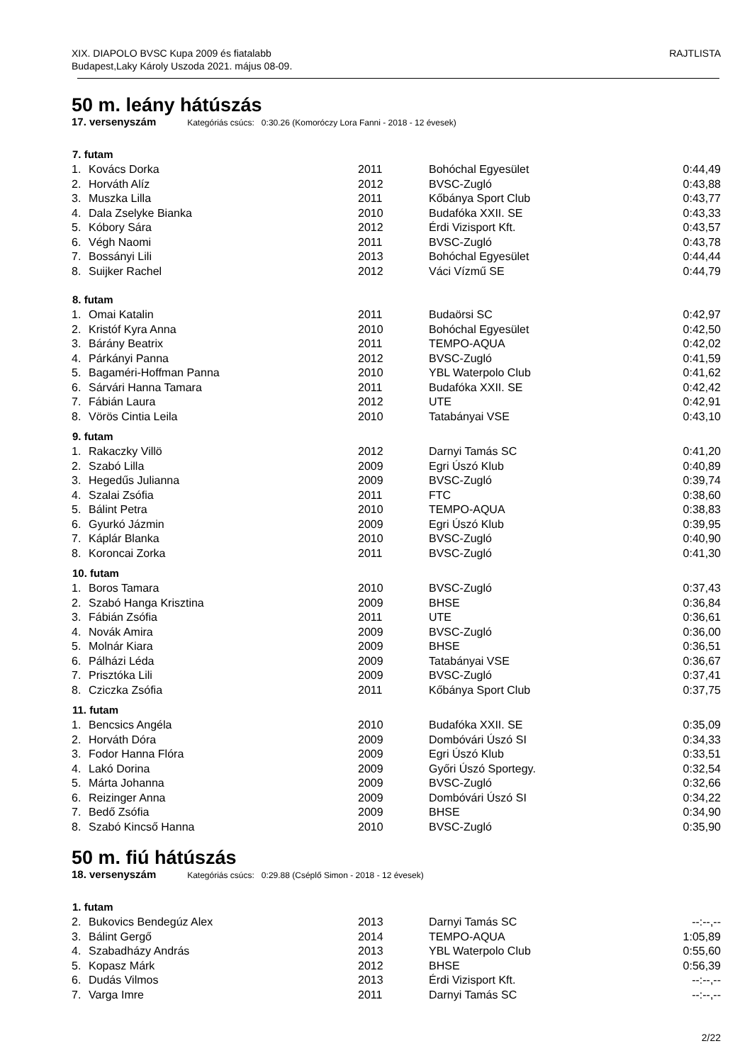XIX. DIAPOLO BVSC Kupa 2009 és fiatalabb
Budapest,Laky Károly Uszoda 2021. május 08-09.
RAJTLISTA
50 m. leány hátúszás
17. versenyszám Kategóriás csúcs: 0:30.26 (Komoróczy Lora Fanni - 2018 - 12 évesek)
| 7. futam | | | | |
| --- | --- | --- | --- | --- |
| 1. | Kovács Dorka | 2011 | Bohóchal Egyesület | 0:44,49 |
| 2. | Horváth Alíz | 2012 | BVSC-Zugló | 0:43,88 |
| 3. | Muszka Lilla | 2011 | Kőbánya Sport Club | 0:43,77 |
| 4. | Dala Zselyke Bianka | 2010 | Budafóka XXII. SE | 0:43,33 |
| 5. | Kóbory Sára | 2012 | Érdi Vizisport Kft. | 0:43,57 |
| 6. | Végh Naomi | 2011 | BVSC-Zugló | 0:43,78 |
| 7. | Bossányi Lili | 2013 | Bohóchal Egyesület | 0:44,44 |
| 8. | Suijker Rachel | 2012 | Váci Vízmű SE | 0:44,79 |
| 8. futam | | | | |
| 1. | Omai Katalin | 2011 | Budaörsi SC | 0:42,97 |
| 2. | Kristóf Kyra Anna | 2010 | Bohóchal Egyesület | 0:42,50 |
| 3. | Bárány Beatrix | 2011 | TEMPO-AQUA | 0:42,02 |
| 4. | Párkányi Panna | 2012 | BVSC-Zugló | 0:41,59 |
| 5. | Bagaméri-Hoffman Panna | 2010 | YBL Waterpolo Club | 0:41,62 |
| 6. | Sárvári Hanna Tamara | 2011 | Budafóka XXII. SE | 0:42,42 |
| 7. | Fábián Laura | 2012 | UTE | 0:42,91 |
| 8. | Vörös Cintia Leila | 2010 | Tatabányai VSE | 0:43,10 |
| 9. futam | | | | |
| 1. | Rakaczky Villö | 2012 | Darnyi Tamás SC | 0:41,20 |
| 2. | Szabó Lilla | 2009 | Egri Úszó Klub | 0:40,89 |
| 3. | Hegedűs Julianna | 2009 | BVSC-Zugló | 0:39,74 |
| 4. | Szalai Zsófia | 2011 | FTC | 0:38,60 |
| 5. | Bálint Petra | 2010 | TEMPO-AQUA | 0:38,83 |
| 6. | Gyurkó Jázmin | 2009 | Egri Úszó Klub | 0:39,95 |
| 7. | Káplár Blanka | 2010 | BVSC-Zugló | 0:40,90 |
| 8. | Koroncai Zorka | 2011 | BVSC-Zugló | 0:41,30 |
| 10. futam | | | | |
| 1. | Boros Tamara | 2010 | BVSC-Zugló | 0:37,43 |
| 2. | Szabó Hanga Krisztina | 2009 | BHSE | 0:36,84 |
| 3. | Fábián Zsófia | 2011 | UTE | 0:36,61 |
| 4. | Novák Amira | 2009 | BVSC-Zugló | 0:36,00 |
| 5. | Molnár Kiara | 2009 | BHSE | 0:36,51 |
| 6. | Pálházi Léda | 2009 | Tatabányai VSE | 0:36,67 |
| 7. | Prisztóka Lili | 2009 | BVSC-Zugló | 0:37,41 |
| 8. | Cziczka Zsófia | 2011 | Kőbánya Sport Club | 0:37,75 |
| 11. futam | | | | |
| 1. | Bencsics Angéla | 2010 | Budafóka XXII. SE | 0:35,09 |
| 2. | Horváth Dóra | 2009 | Dombóvári Úszó SI | 0:34,33 |
| 3. | Fodor Hanna Flóra | 2009 | Egri Úszó Klub | 0:33,51 |
| 4. | Lakó Dorina | 2009 | Győri Úszó Sportegy. | 0:32,54 |
| 5. | Márta Johanna | 2009 | BVSC-Zugló | 0:32,66 |
| 6. | Reizinger Anna | 2009 | Dombóvári Úszó SI | 0:34,22 |
| 7. | Bedő Zsófia | 2009 | BHSE | 0:34,90 |
| 8. | Szabó Kincső Hanna | 2010 | BVSC-Zugló | 0:35,90 |
50 m. fiú hátúszás
18. versenyszám Kategóriás csúcs: 0:29.88 (Cséplő Simon - 2018 - 12 évesek)
| 1. futam | | | | |
| --- | --- | --- | --- | --- |
| 2. | Bukovics Bendegúz Alex | 2013 | Darnyi Tamás SC | --:--,-- |
| 3. | Bálint Gergő | 2014 | TEMPO-AQUA | 1:05,89 |
| 4. | Szabadházy András | 2013 | YBL Waterpolo Club | 0:55,60 |
| 5. | Kopasz Márk | 2012 | BHSE | 0:56,39 |
| 6. | Dudás Vilmos | 2013 | Érdi Vizisport Kft. | --:--,-- |
| 7. | Varga Imre | 2011 | Darnyi Tamás SC | --:--,-- |
2/22